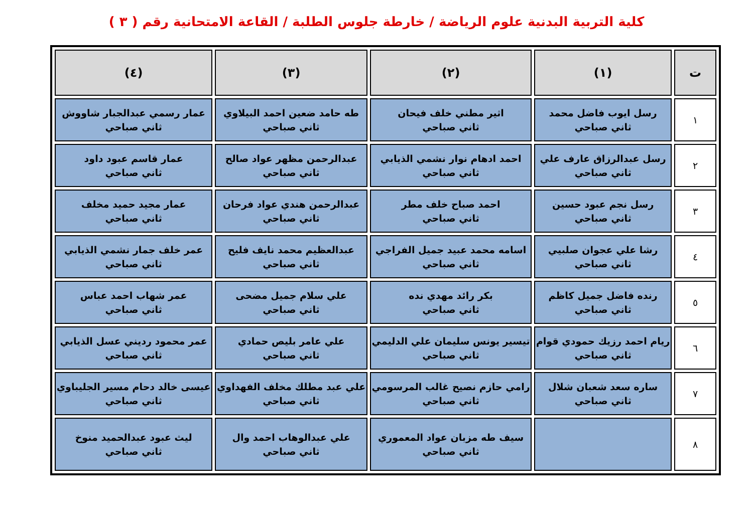كلية التربية البدنية علوم الرياضة / خارطة جلوس الطلبة / القاعة الامتحانية رقم ( ٣ )
| ت | (١) | (٢) | (٣) | (٤) |
| --- | --- | --- | --- | --- |
| ١ | رسل ايوب فاضل محمد ثاني صباحي | اثير مطني خلف فيحان ثاني صباحي | طه حامد ضعين احمد البيلاوي ثاني صباحي | عمار رسمي عبدالجبار شاووش ثاني صباحي |
| ٢ | رسل عبدالرزاق عارف علي ثاني صباحي | احمد ادهام نوار نشمي الذيابي ثاني صباحي | عبدالرحمن مظهر عواد صالح ثاني صباحي | عمار قاسم عبود داود ثاني صباحي |
| ٣ | رسل نجم عبود حسين ثاني صباحي | احمد صباح خلف مطر ثاني صباحي | عبدالرحمن هندي عواد فرحان ثاني صباحي | عمار مجيد حميد مخلف ثاني صباحي |
| ٤ | رشا علي عجوان صلبيي ثاني صباحي | اسامه محمد عبيد جميل الفراجي ثاني صباحي | عبدالعظيم محمد نايف فليح ثاني صباحي | عمر خلف جمار نشمي الذيابي ثاني صباحي |
| ٥ | رنده فاضل جميل كاظم ثاني صباحي | بكر رائد مهدي نده ثاني صباحي | علي سلام جميل مضحى ثاني صباحي | عمر شهاب احمد عباس ثاني صباحي |
| ٦ | ريام احمد رزيك حمودي قوام ثاني صباحي | تيسير يونس سليمان علي الدليمي ثاني صباحي | علي عامر بليص حمادي ثاني صباحي | عمر محمود رديني عسل الذيابي ثاني صباحي |
| ٧ | ساره سعد شعبان شلال ثاني صباحي | رامي حازم نصيح غالب المرسومي ثاني صباحي | علي عبد مطلك مخلف الفهداوي ثاني صباحي | عيسى خالد دحام مسير الجليباوي ثاني صباحي |
| ٨ | | سيف طه مزبان عواد المعموري ثاني صباحي | علي عبدالوهاب احمد وال ثاني صباحي | ليث عبود عبدالحميد منوخ ثاني صباحي |